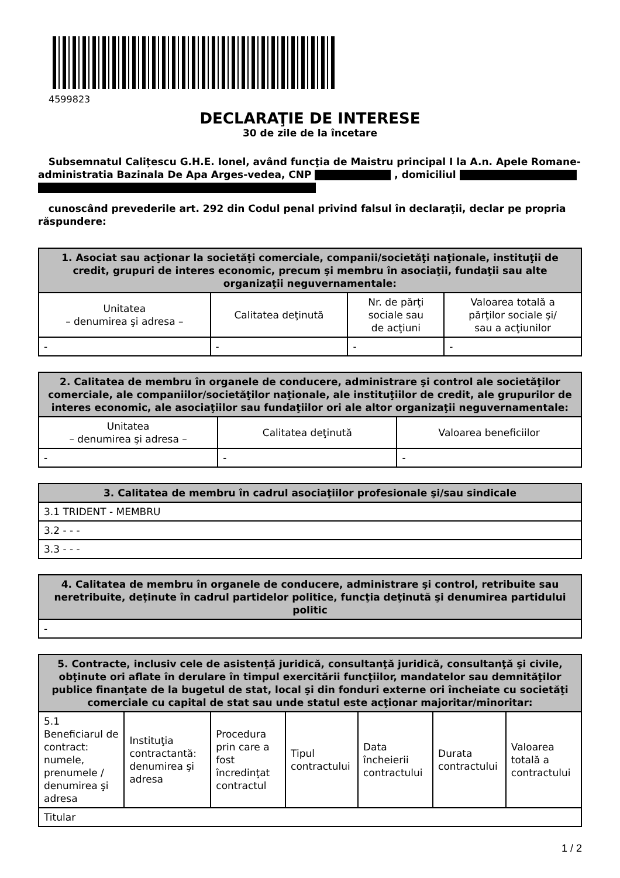4599823
DECLARAŢIE DE INTERESE
30 de zile de la încetare
Subsemnatul Calițescu G.H.E. Ionel, având funcţia de Maistru principal I la A.n. Apele Romane-administratia Bazinala De Apa Arges-vedea, CNP , domiciliul
cunoscând prevederile art. 292 din Codul penal privind falsul în declaraţii, declar pe propria răspundere:
| 1. Asociat sau acţionar la societăţi comerciale, companii/societăţi naţionale, instituţii de credit, grupuri de interes economic, precum şi membru în asociaţii, fundaţii sau alte organizaţii neguvernamentale: | | | |
| --- | --- | --- | --- |
| Unitatea – denumirea şi adresa – | Calitatea deţinută | Nr. de părţi sociale sau de acţiuni | Valoarea totală a părţilor sociale şi/ sau a acţiunilor |
| - | - | - | - |
| 2. Calitatea de membru în organele de conducere, administrare şi control ale societăţilor comerciale, ale companiilor/societăţilor naţionale, ale instituţiilor de credit, ale grupurilor de interes economic, ale asociaţiilor sau fundaţiilor ori ale altor organizaţii neguvernamentale: | | |
| --- | --- | --- |
| Unitatea – denumirea şi adresa – | Calitatea deţinută | Valoarea beneficiilor |
| - | - | - |
| 3. Calitatea de membru în cadrul asociaţiilor profesionale şi/sau sindicale |
| --- |
| 3.1 TRIDENT - MEMBRU |
| 3.2 - - - |
| 3.3 - - - |
| 4. Calitatea de membru în organele de conducere, administrare şi control, retribuite sau neretribuite, deţinute în cadrul partidelor politice, funcţia deţinută şi denumirea partidului politic |
| --- |
| - |
| 5. Contracte, inclusiv cele de asistenţă juridică, consultanţă juridică, consultanţă şi civile, obţinute ori aflate în derulare în timpul exercitării funcţiilor, mandatelor sau demnităţilor publice finanţate de la bugetul de stat, local şi din fonduri externe ori încheiate cu societăţi comerciale cu capital de stat sau unde statul este acţionar majoritar/minoritar: | | | | | | |
| --- | --- | --- | --- | --- | --- | --- |
| 5.1 Beneficiarul de contract: numele, prenumele / denumirea şi adresa | Instituţia contractantă: denumirea şi adresa | Procedura prin care a fost încredinţat contractul | Tipul contractului | Data încheierii contractului | Durata contractului | Valoarea totală a contractului |
| Titular | | | | | | |
1 / 2